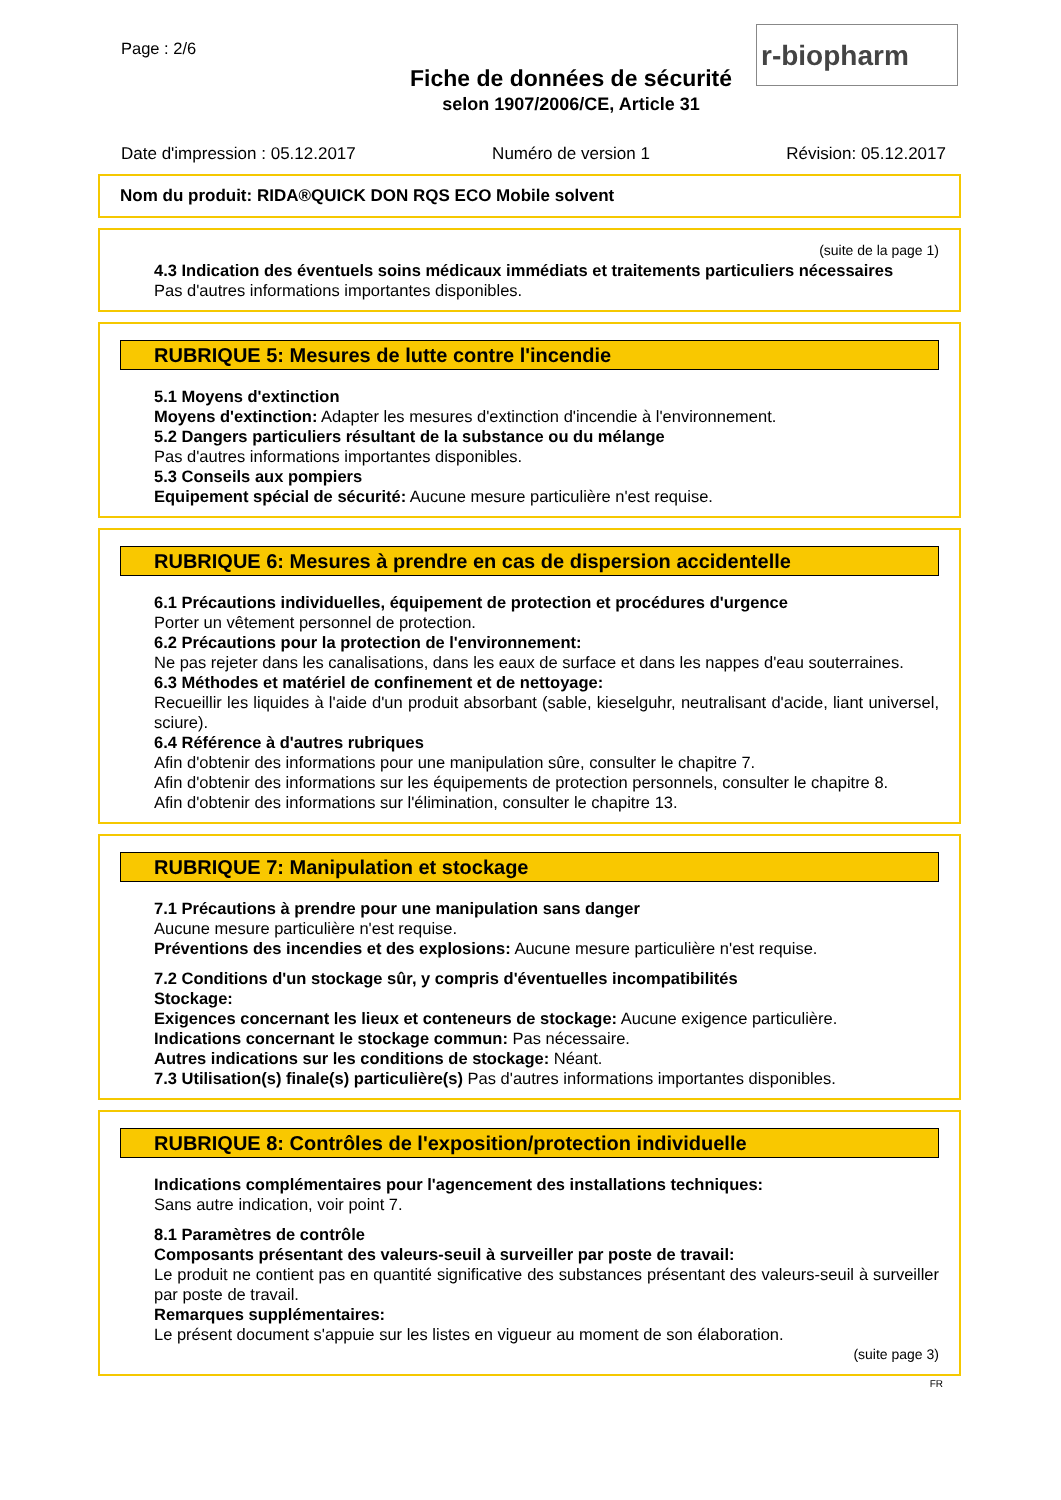Page : 2/6
r-biopharm
Fiche de données de sécurité
selon 1907/2006/CE, Article 31
Date d'impression : 05.12.2017 Numéro de version 1 Révision: 05.12.2017
Nom du produit: RIDA®QUICK DON RQS ECO Mobile solvent
(suite de la page 1)
4.3 Indication des éventuels soins médicaux immédiats et traitements particuliers nécessaires
Pas d'autres informations importantes disponibles.
RUBRIQUE 5: Mesures de lutte contre l'incendie
5.1 Moyens d'extinction
Moyens d'extinction: Adapter les mesures d'extinction d'incendie à l'environnement.
5.2 Dangers particuliers résultant de la substance ou du mélange
Pas d'autres informations importantes disponibles.
5.3 Conseils aux pompiers
Equipement spécial de sécurité: Aucune mesure particulière n'est requise.
RUBRIQUE 6: Mesures à prendre en cas de dispersion accidentelle
6.1 Précautions individuelles, équipement de protection et procédures d'urgence
Porter un vêtement personnel de protection.
6.2 Précautions pour la protection de l'environnement:
Ne pas rejeter dans les canalisations, dans les eaux de surface et dans les nappes d'eau souterraines.
6.3 Méthodes et matériel de confinement et de nettoyage:
Recueillir les liquides à l'aide d'un produit absorbant (sable, kieselguhr, neutralisant d'acide, liant universel, sciure).
6.4 Référence à d'autres rubriques
Afin d'obtenir des informations pour une manipulation sûre, consulter le chapitre 7.
Afin d'obtenir des informations sur les équipements de protection personnels, consulter le chapitre 8.
Afin d'obtenir des informations sur l'élimination, consulter le chapitre 13.
RUBRIQUE 7: Manipulation et stockage
7.1 Précautions à prendre pour une manipulation sans danger
Aucune mesure particulière n'est requise.
Préventions des incendies et des explosions: Aucune mesure particulière n'est requise.
7.2 Conditions d'un stockage sûr, y compris d'éventuelles incompatibilités
Stockage:
Exigences concernant les lieux et conteneurs de stockage: Aucune exigence particulière.
Indications concernant le stockage commun: Pas nécessaire.
Autres indications sur les conditions de stockage: Néant.
7.3 Utilisation(s) finale(s) particulière(s) Pas d'autres informations importantes disponibles.
RUBRIQUE 8: Contrôles de l'exposition/protection individuelle
Indications complémentaires pour l'agencement des installations techniques:
Sans autre indication, voir point 7.
8.1 Paramètres de contrôle
Composants présentant des valeurs-seuil à surveiller par poste de travail:
Le produit ne contient pas en quantité significative des substances présentant des valeurs-seuil à surveiller par poste de travail.
Remarques supplémentaires:
Le présent document s'appuie sur les listes en vigueur au moment de son élaboration.
(suite page 3)
FR